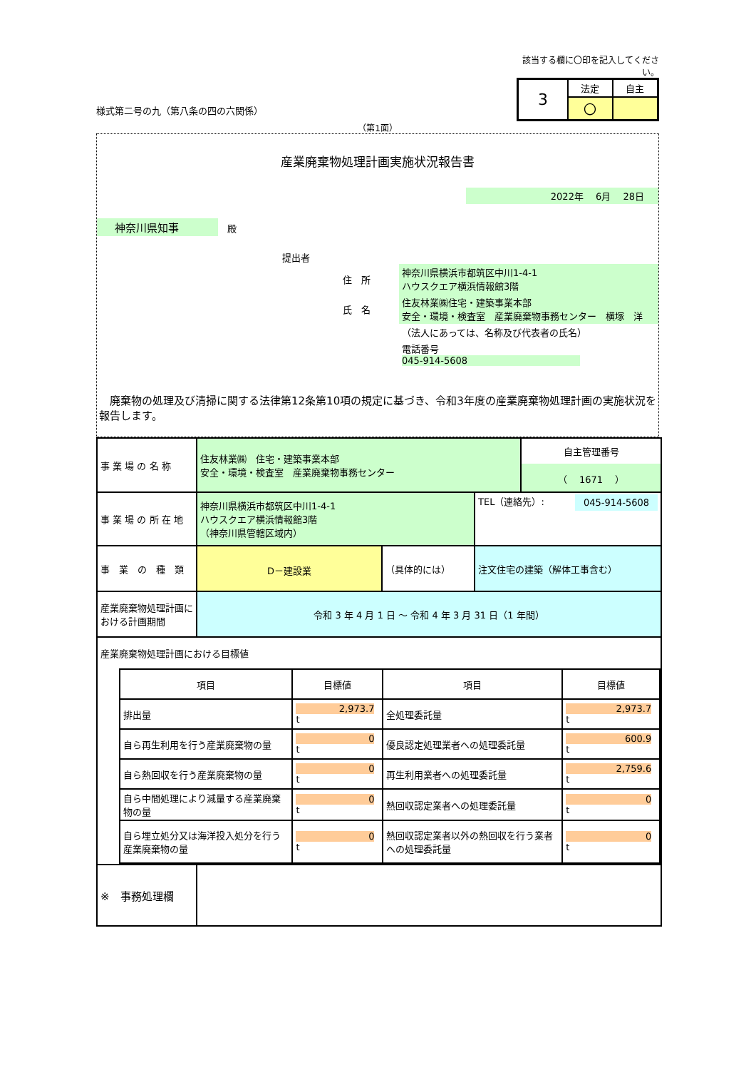様式第二号の九（第八条の四の六関係）
該当する欄に〇印を記入してください。
| 3 | 法定 | 自主 |
| | 〇 | |
（第1面）
産業廃棄物処理計画実施状況報告書
2022年　 6月　 28日
神奈川県知事　殿
提出者
| 住 所 | 神奈川県横浜市都筑区中川1-4-1 ハウスクエア横浜情報館3階 |
| 氏 名 | 住友林業㈱住宅・建築事業本部 安全・環境・検査室 産業廃棄物事務センター 横塚 洋 |
| | （法人にあっては、名称及び代表者の氏名） |
| | 電話番号 045-914-5608 |
　廃棄物の処理及び清掃に関する法律第12条第10項の規定に基づき、令和3年度の産業廃棄物処理計画の実施状況を報告します。
| 事 業 場 の 名 称 | 住友林業㈱ 住宅・建築事業本部 安全・環境・検査室 産業廃棄物事務センター | | | 自主管理番号 （ 1671 ） |
| 事 業 場 の 所 在 地 | 神奈川県横浜市都筑区中川1-4-1 ハウスクエア横浜情報館3階 （神奈川県管轄区域内） | | TEL（連絡先）: 045-914-5608 | |
| 事 業 の 種 類 | D－建設業 | （具体的には） | 注文住宅の建築（解体工事含む） | |
| 産業廃棄物処理計画における計画期間 | 令和 3 年 4 月 1 日 ～ 令和 4 年 3 月 31 日（1 年間） | | | |
| 産業廃棄物処理計画における目標値 / 項目 / 目標値 / 項目 / 目標値 / / 排出量 / 2,973.7 t / 全処理委託量 / 2,973.7 t / / 自ら再生利用を行う産業廃棄物の量 / 0 t / 優良認定処理業者への処理委託量 / 600.9 t / / 自ら熱回収を行う産業廃棄物の量 / 0 t / 再生利用業者への処理委託量 / 2,759.6 t / / 自ら中間処理により減量する産業廃棄物の量 / 0 t / 熱回収認定業者への処理委託量 / 0 t / / 自ら埋立処分又は海洋投入処分を行う産業廃棄物の量 / 0 t / 熱回収認定業者以外の熱回収を行う業者への処理委託量 / 0 t / | | | | |
| ※ 事務処理欄 | | | | |